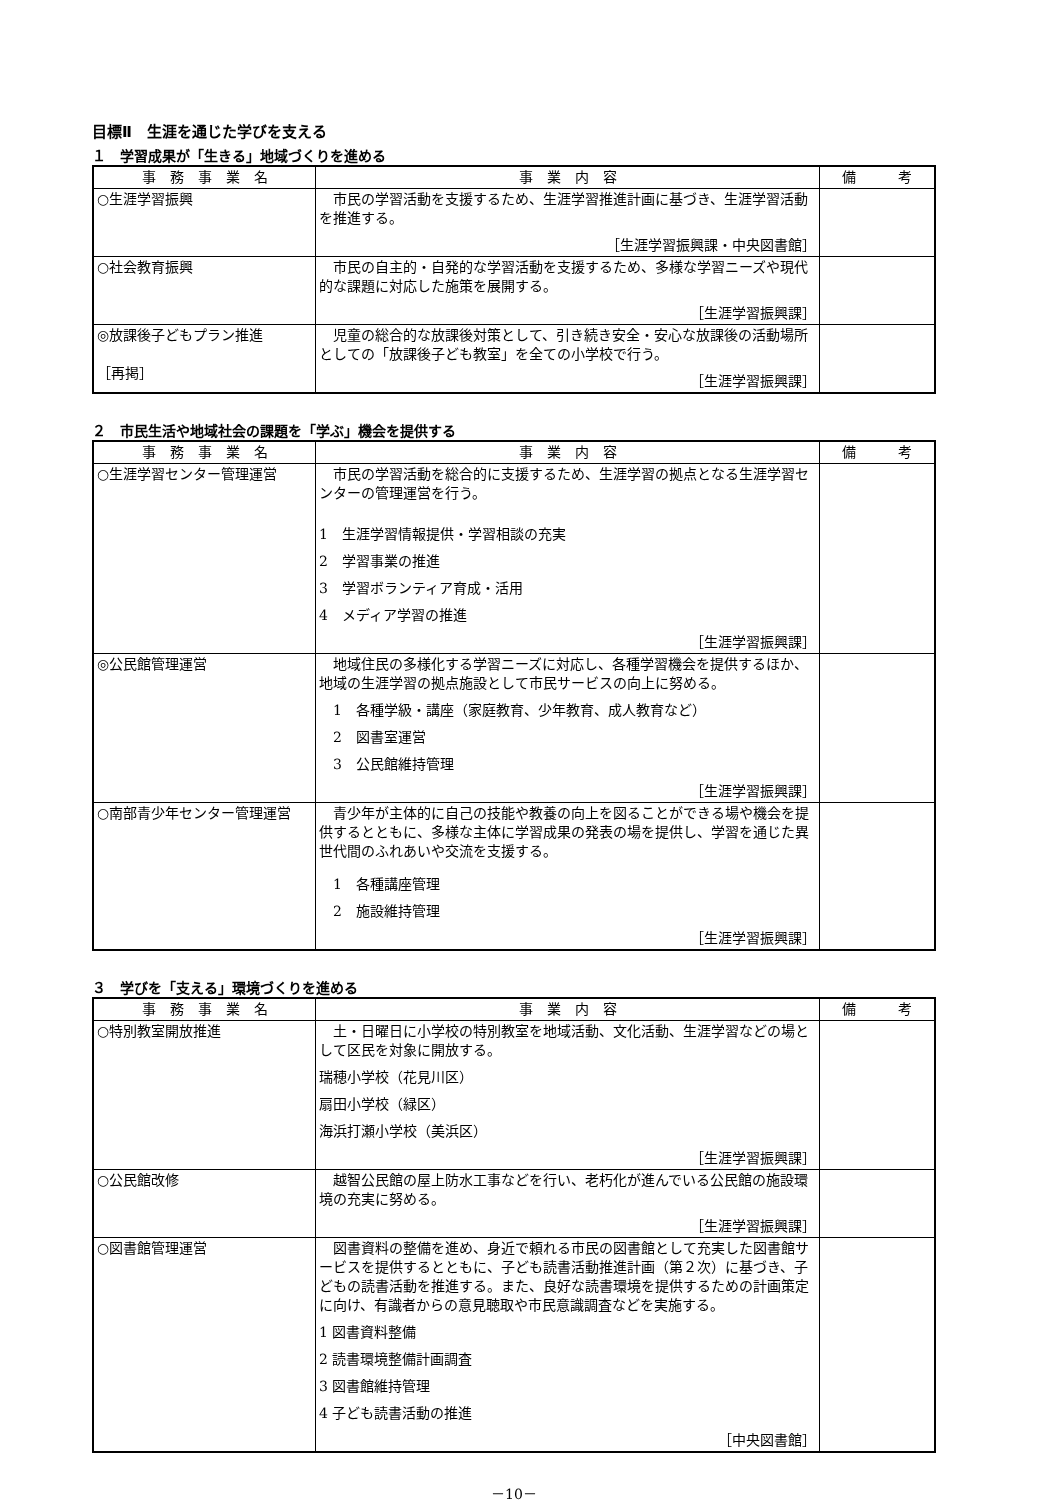目標Ⅱ　生涯を通じた学びを支える
１　学習成果が「生きる」地域づくりを進める
| 事 務 事 業 名 | 事 業 内 容 | 備 考 |
| --- | --- | --- |
| ○生涯学習振興 | 市民の学習活動を支援するため、生涯学習推進計画に基づき、生涯学習活動を推進する。 ［生涯学習振興課・中央図書館］ | |
| ○社会教育振興 | 市民の自主的・自発的な学習活動を支援するため、多様な学習ニーズや現代的な課題に対応した施策を展開する。 ［生涯学習振興課］ | |
| ◎放課後子どもプラン推進 ［再掲］ | 児童の総合的な放課後対策として、引き続き安全・安心な放課後の活動場所としての「放課後子ども教室」を全ての小学校で行う。 ［生涯学習振興課］ | |
２　市民生活や地域社会の課題を「学ぶ」機会を提供する
| 事 務 事 業 名 | 事 業 内 容 | 備 考 |
| --- | --- | --- |
| ○生涯学習センター管理運営 | 市民の学習活動を総合的に支援するため、生涯学習の拠点となる生涯学習センターの管理運営を行う。 1 生涯学習情報提供・学習相談の充実 2 学習事業の推進 3 学習ボランティア育成・活用 4 メディア学習の推進 ［生涯学習振興課］ | |
| ◎公民館管理運営 | 地域住民の多様化する学習ニーズに対応し、各種学習機会を提供するほか、地域の生涯学習の拠点施設として市民サービスの向上に努める。 1 各種学級・講座（家庭教育、少年教育、成人教育など） 2 図書室運営 3 公民館維持管理 ［生涯学習振興課］ | |
| ○南部青少年センター管理運営 | 青少年が主体的に自己の技能や教養の向上を図ることができる場や機会を提供するとともに、多様な主体に学習成果の発表の場を提供し、学習を通じた異世代間のふれあいや交流を支援する。 1 各種講座管理 2 施設維持管理 ［生涯学習振興課］ | |
３　学びを「支える」環境づくりを進める
| 事 務 事 業 名 | 事 業 内 容 | 備 考 |
| --- | --- | --- |
| ○特別教室開放推進 | 土・日曜日に小学校の特別教室を地域活動、文化活動、生涯学習などの場として区民を対象に開放する。 瑞穂小学校（花見川区） 扇田小学校（緑区） 海浜打瀬小学校（美浜区） ［生涯学習振興課］ | |
| ○公民館改修 | 越智公民館の屋上防水工事などを行い、老朽化が進んでいる公民館の施設環境の充実に努める。 ［生涯学習振興課］ | |
| ○図書館管理運営 | 図書資料の整備を進め、身近で頼れる市民の図書館として充実した図書館サービスを提供するとともに、子ども読書活動推進計画（第２次）に基づき、子どもの読書活動を推進する。また、良好な読書環境を提供するための計画策定に向け、有識者からの意見聴取や市民意識調査などを実施する。 1 図書資料整備 2 読書環境整備計画調査 3 図書館維持管理 4 子ども読書活動の推進 ［中央図書館］ | |
－10－